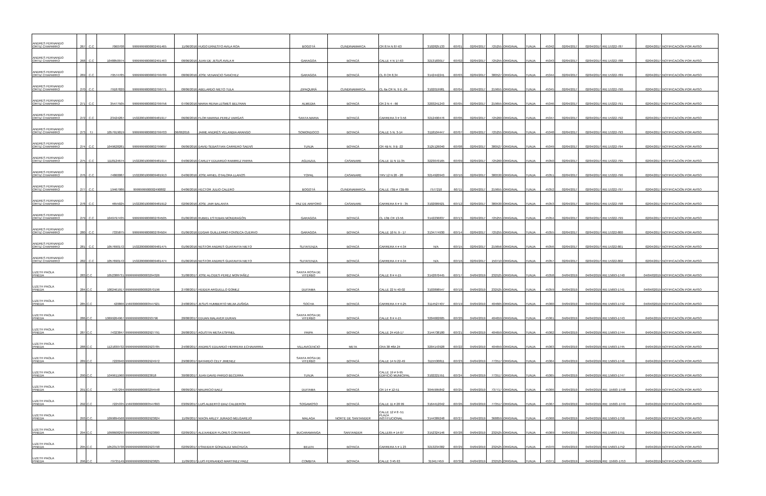| ANDRES FERNANDO ORTIZ CHAPARRO | 267 | C.C | 7060708 | 99999999000002491465 | 11/06/2016 | HUGO ERNESTO AVILA ROA | BOGOTÁ | CUNDINAMARCA | CR 87A N 87-63 | 3102825133 | 60701 | 02/04/2017 | 725255 | ORIGINAL | TUNJA | 45342 | 02/04/2017 | 02/04/2017 | RIE:15322-787 | 02/04/2017 | NOTIFICACIÓN POR AVISO |
| ANDRES FERNANDO ORTIZ CHAPARRO | 268 | C.C | 1048850974 | 99999999000002491463 | 08/06/2016 | JUAN DE JESUS AVILA R | GARAGOA | BOYACÁ | CALLE 4 N 17-63 | 3213183017 | 60702 | 02/04/2017 | 725255 | ORIGINAL | TUNJA | 45343 | 02/04/2017 | 02/04/2017 | RIE:15322-788 | 02/04/2017 | NOTIFICACIÓN POR AVISO |
| ANDRES FERNANDO ORTIZ CHAPARRO | 269 | C.C | 79574785 | 99999999000002799789 | 08/06/2016 | JOSE VENANCIO SANCHEZ | GARAGOA | BOYACÁ | CL 8 CR 8,34 | 3142442241 | 60703 | 02/04/2017 | 380527 | ORIGINAL | TUNJA | 45344 | 02/04/2017 | 02/04/2017 | RIE:15322-789 | 02/04/2017 | NOTIFICACIÓN POR AVISO |
| ANDRES FERNANDO ORTIZ CHAPARRO | 270 | C.C | 79187820 | 99999999000002799771 | 08/06/2016 | ABELARDO NIETO TULA | ZIPAQUIRÁ | CUNDINAMARCA | CL 6a CR N. 9 E -24 | 3102019981 | 60704 | 02/04/2017 | 219655 | ORIGINAL | TUNJA | 45345 | 02/04/2017 | 02/04/2017 | RIE:15322-790 | 02/04/2017 | NOTIFICACIÓN POR AVISO |
| ANDRES FERNANDO ORTIZ CHAPARRO | 271 | C.C | 35477505 | 99999999000002799756 | 07/06/2016 | MARIA REINA LESMES BELTRAN | ALMEDIA | BOYACÁ | CR 2 N 4 - 66 | 3203241243 | 60705 | 02/04/2017 | 219655 | ORIGINAL | TUNJA | 45346 | 02/04/2017 | 02/04/2017 | RIE:15322-791 | 02/04/2017 | NOTIFICACIÓN POR AVISO |
| ANDRES FERNANDO ORTIZ CHAPARRO | 272 | C.C | 23424287 | 15322001000009481917 | 06/06/2016 | FLOR MARINA PEREZ VARGAS | SANTA MARIA | BOYACÁ | CARRERA 3 # 3-56 | 3212400476 | 60706 | 02/04/2017 | 725260 | ORIGINAL | TUNJA | 45347 | 02/04/2017 | 02/04/2017 | RIE:15322-792 | 02/04/2017 | NOTIFICACIÓN POR AVISO |
| ANDRES FERNANDO ORTIZ CHAPARRO | 273 | T.I | 1057919019 | 99999999000002799703 | 06/062016 | JAIME ANDRÉS VELANDIA ARANGO | SOMONDOCO | BOYACÁ | CALLE 5 N. 3-14 | 3118104447 | 60707 | 02/04/2017 | 725255 | ORIGINAL | TUNJA | 45348 | 02/04/2017 | 02/04/2017 | RIE:15322-793 | 02/04/2017 | NOTIFICACIÓN POR AVISO |
| ANDRES FERNANDO ORTIZ CHAPARRO | 274 | C.C | 1049628281 | 99999999000002799697 | 06/06/2016 | DAVID SEBASTIAN CARRERO SAENS | TUNJA | BOYACÁ | CR 4B N. 9 B -22 | 3125126040 | 60708 | 02/04/2017 | 380527 | ORIGINAL | TUNJA | 45349 | 02/04/2017 | 02/04/2017 | RIE:15322-794 | 02/04/2017 | NOTIFICACIÓN POR AVISO |
| ANDRES FERNANDO ORTIZ CHAPARRO | 275 | C.C | 1118124674 | 15322001000009481914 | 04/06/2016 | CARLEY EDUARDO RAMIREZ PARRA | AGUAZUL | CASANARE | CALLE 11 N 11-35 | 3223070165 | 60709 | 02/04/2017 | 725260 | ORIGINAL | TUNJA | 45350 | 02/04/2017 | 02/04/2017 | RIE:15322-795 | 02/04/2017 | NOTIFICACIÓN POR AVISO |
| ANDRES FERNANDO ORTIZ CHAPARRO | 276 | C.C | 74860087 | 15322001000009481913 | 04/06/2016 | JOSE ARNEL OTALORA LLANOS | YOPAL | CASANARE | TRV 12 N 20 - 20 | 3214920943 | 60710 | 02/04/2017 | 380530 | ORIGINAL | TUNJA | 45351 | 02/04/2017 | 02/04/2017 | RIE:15322-796 | 02/04/2017 | NOTIFICACIÓN POR AVISO |
| ANDRES FERNANDO ORTIZ CHAPARRO | 277 | C.C | 19467986 | 9999999900002490802 | 04/06/2016 | HECTOR JULIO CALERO | BOGOTÁ | CUNDINAMARCA | CALLE 73B # 72B-89 | 7577210 | 60711 | 02/04/2017 | 219655 | ORIGINAL | TUNJA | 45352 | 02/04/2017 | 02/04/2017 | RIE:15322-797 | 02/04/2017 | NOTIFICACIÓN POR AVISO |
| ANDRES FERNANDO ORTIZ CHAPARRO | 278 | C.C | 4655025 | 15322001000009481912 | 02/06/2016 | JOSE JAIR BALANTA | PAZ DE ARIPORO | CASANARE | CARRERA 6 # 9 - 35 | 3102009921 | 60712 | 02/04/2017 | 380530 | ORIGINAL | TUNJA | 45353 | 02/04/2017 | 02/04/2017 | RIE:15322-798 | 02/04/2017 | NOTIFICACIÓN POR AVISO |
| ANDRES FERNANDO ORTIZ CHAPARRO | 279 | C.C | 1049797435 | 99999999000002784505 | 01/06/2016 | RUBIEL ESTEBAN MONDRAGÓN | GARAGOA | BOYACÁ | CL 13B CR 13-56 | 3142236837 | 60713 | 02/04/2017 | 725255 | ORIGINAL | TUNJA | 45354 | 02/04/2017 | 02/04/2017 | RIE:15322-799 | 02/04/2017 | NOTIFICACIÓN POR AVISO |
| ANDRES FERNANDO ORTIZ CHAPARRO | 280 | C.C | 7335875 | 99999999000002784504 | 01/06/2016 | EDGAR GUILLERMO FONSECA CUERVO | GARAGOA | BOYACÁ | CALLE 10 N. 9 - 17 | 3134774930 | 60714 | 02/04/2017 | 725255 | ORIGINAL | TUNJA | 45355 | 02/04/2017 | 02/04/2017 | RIE:15322-800 | 02/04/2017 | NOTIFICACIÓN POR AVISO |
| ANDRES FERNANDO ORTIZ CHAPARRO | 281 | C.C | 1057690172 | 15322000000009481475 | 01/06/2016 | NESTOR ANDRES GUATAVITA NIETO | SUTATENZA | BOYACÁ | CARRERA 4 # 4-34 | N/A | 60715 | 02/04/2017 | 219656 | ORIGINAL | TUNJA | 45356 | 02/04/2017 | 02/04/2017 | RIE:15322-801 | 02/04/2017 | NOTIFICACIÓN POR AVISO |
| ANDRES FERNANDO ORTIZ CHAPARRO | 282 | C.C | 1057690172 | 15322000000009481474 | 01/06/2016 | NESTOR ANDRES GUATAVITA NIETO | SUTATENZA | BOYACÁ | CARRERA 4 # 4-34 | N/A | 60716 | 02/04/2017 | 150710 | ORIGINAL | TUNJA | 45357 | 02/04/2017 | 02/04/2017 | RIE:15322-802 | 02/04/2017 | NOTIFICACIÓN POR AVISO |
| LIZETH PAOLA PINEDA | 283 | C.C | 1052388731 | 99999999000003294326 | 31/08/2017 | JOSE ALCIDES PEREZ MONTAÑEZ | SANTA ROSA DE VITERBO | BOYACÁ | CALLE 8 # 4-15 | 3142870445 | 60717 | 04/04/2019 | 232525 | ORIGINAL | TUNJA | 45358 | 04/04/2019 | 04/04/2019 | RIE:15693-1740 | 04/04/02019 | NOTIFICACIÓN POR AVISO |
| LIZETH PAOLA PINEDA | 284 | C.C | 1002461917 | 99999999000002870196 | 27/08/2017 | HEIDER ARGUELLO GOMEZ | DUITAMA | BOYACÁ | CALLE 22 N 40-02 | 3103898547 | 60718 | 04/04/2019 | 232525 | ORIGINAL | TUNJA | 45359 | 04/04/2019 | 04/04/2019 | RIE:15693-1741 | 04/04/02019 | NOTIFICACIÓN POR AVISO |
| LIZETH PAOLA PINEDA | 285 | C.C | 420866 | 15693000000003547921 | 24/08/2017 | JESUS HUMBERTO MEJIA ZUÑIGA | SOCHA | BOYACÁ | CARRERA 4 # 4-25 | 3114527407 | 60719 | 04/04/2019 | 404665 | ORIGINAL | TUNJA | 45360 | 04/04/2019 | 04/04/2019 | RIE:15693-1742 | 04/04/02019 | NOTIFICACIÓN POR AVISO |
| LIZETH PAOLA PINEDA | 286 | C.C | 10699264967 | 9999999900000293796 | 28/08/2017 | EDUAN MALAVER DURAN | SANTA ROSA DE VITERBO | BOYACÁ | CALLE 8 # 4-15 | 3204682605 | 60720 | 04/04/2019 | 404659 | ORIGINAL | TUNJA | 45361 | 04/04/2019 | 04/04/2019 | RIE:15693-1743 | 04/04/2019 | NOTIFICACIÓN POR AVISO |
| LIZETH PAOLA PINEDA | 287 | C.C | 74323847 | 99999999000002927791 | 26/08/2017 | AGUSTIN MESA ESPINEL | PAIPA | BOYACÁ | CALLE 24 #16-17 | 3144738180 | 60721 | 04/04/2019 | 404659 | ORIGINAL | TUNJA | 45362 | 04/04/2019 | 04/04/2019 | RIE:15693-1744 | 04/04/2019 | NOTIFICACIÓN POR AVISO |
| LIZETH PAOLA PINEDA | 288 | C.C | 1121830732 | 99999999000002923785 | 24/08/2017 | ANDRES EDUARDO HERRERA ECHAVARRIA | VILLAVICENCIO | META | CRA 38 #8A 24 | 3204143928 | 60722 | 04/04/2019 | 404659 | ORIGINAL | TUNJA | 45363 | 04/04/2019 | 04/04/2019 | RIE:15693-1745 | 04/04/2019 | NOTIFICACIÓN POR AVISO |
| LIZETH PAOLA PINEDA | 289 | C.C | 7220940 | 99999999000002924972 | 29/08/2017 | BAYARDO CELY JIMENEZ | SANTA ROSA DE VITERBO | BOYACÁ | CALLE 14 N 22-49 | 3115530811 | 60723 | 04/04/2019 | 773517 | ORIGINAL | TUNJA | 45364 | 04/04/2019 | 04/04/2019 | RIE:15693-1746 | 04/04/2019 | NOTIFICACIÓN POR AVISO |
| LIZETH PAOLA PINEDA | 290 | C.C | 1049611960 | 999999990000023818 | 30/08/2017 | JUAN DAVID PARDO BECERRA | TUNJA | BOYACÁ | CALLE 19 # 9-95 EDIFICIO MUNICIPAL | 3102221551 | 60724 | 04/04/2019 | 773517 | ORIGINAL | TUNJA | 45365 | 04/04/2019 | 04/04/2019 | RIE:15693-1747 | 04/04/2019 | NOTIFICACIÓN POR AVISO |
| LIZETH PAOLA PINEDA | 291 | C.C | 7437294 | 99999999000003294548 | 08/09/2017 | MAURICIO BAEZ | DUITAMA | BOYACÁ | CR 14 # 12-51 | 3045995842 | 60725 | 04/04/2019 | 737717 | ORIGINAL | TUNJA | 45366 | 04/04/2019 | 04/04/2019 | RIE: 15693-1748 | 04/04/2019 | NOTIFICACIÓN POR AVISO |
| LIZETH PAOLA PINEDA | 292 | C.C | 7225335 | 15693000000003547893 | 03/09/2017 | LUIS ALBERTO DIAZ CALDERON | SOGAMOSO | BOYACÁ | CALLE 11 # 28 99 | 3164412042 | 60726 | 04/04/2019 | 773517 | ORIGINAL | TUNJA | 45367 | 04/04/2019 | 04/04/2019 | RIE: 15693-1749 | 04/04/2019 | NOTIFICACIÓN POR AVISO |
| LIZETH PAOLA PINEDA | 293 | C.C. | 1099894568 | 99999999000002923824 | 11/09/2017 | NIXON ARLEY JURADO MELGAREJO | MALAGA | NORTE DE SANTANDER | CALLE 12 # 8 -51 PLAZA INSTITUCIONAL | 3144389248 | 60727 | 04/04/2019 | 368859 | ORIGINAL | TUNJA | 45368 | 04/04/2019 | 04/04/2019 | RIE:15693-1750 | 04/04/2019 | NOTIFICACIÓN POR AVISO |
| LIZETH PAOLA PINEDA | 294 | C.C | 1098608290 | 99999999000002923800 | 02/09/2017 | ALEXANDER FLORES CONTRERAS | BUCARAMANGA | SANTANDER | CALLE65 # 14-07 | 3152324146 | 60728 | 04/04/2019 | 232525 | ORIGINAL | TUNJA | 45369 | 04/04/2019 | 04/04/2019 | RIE:15693-1751 | 04/04/2019 | NOTIFICACIÓN POR AVISO |
| LIZETH PAOLA PINEDA | 295 | C.C | 1052313738 | 99999999000002923798 | 02/09/2017 | ESNEIDER GONZALEZ MACHUCA | BELEN | BOYACA | CARRERA 5 # 1 23 | 3213234382 | 60729 | 04/04/2019 | 232525 | ORIGINAL | TUNJA | 45370 | 04/04/2019 | 04/04/2019 | RIE:15693-1752 | 04/04/2019 | NOTIFICACIÓN POR AVISO |
| LIZETH PAOLA PINEDA | 296 | C.C | 79735149 | 99999999000002923825 | 11/09/2017 | LUIS FERNANDO MARTINEZ PAEZ | COMBITA | BOYACA | CALLE 3 #5 63 | 319417459 | 60730 | 04/04/2019 | 232525 | ORIGINAL | TUNJA | 45371 | 04/04/2019 | 04/04/2019 | RIE: 15693-1753 | 04/04/2019 | NOTIFICACIÓN POR AVISO |